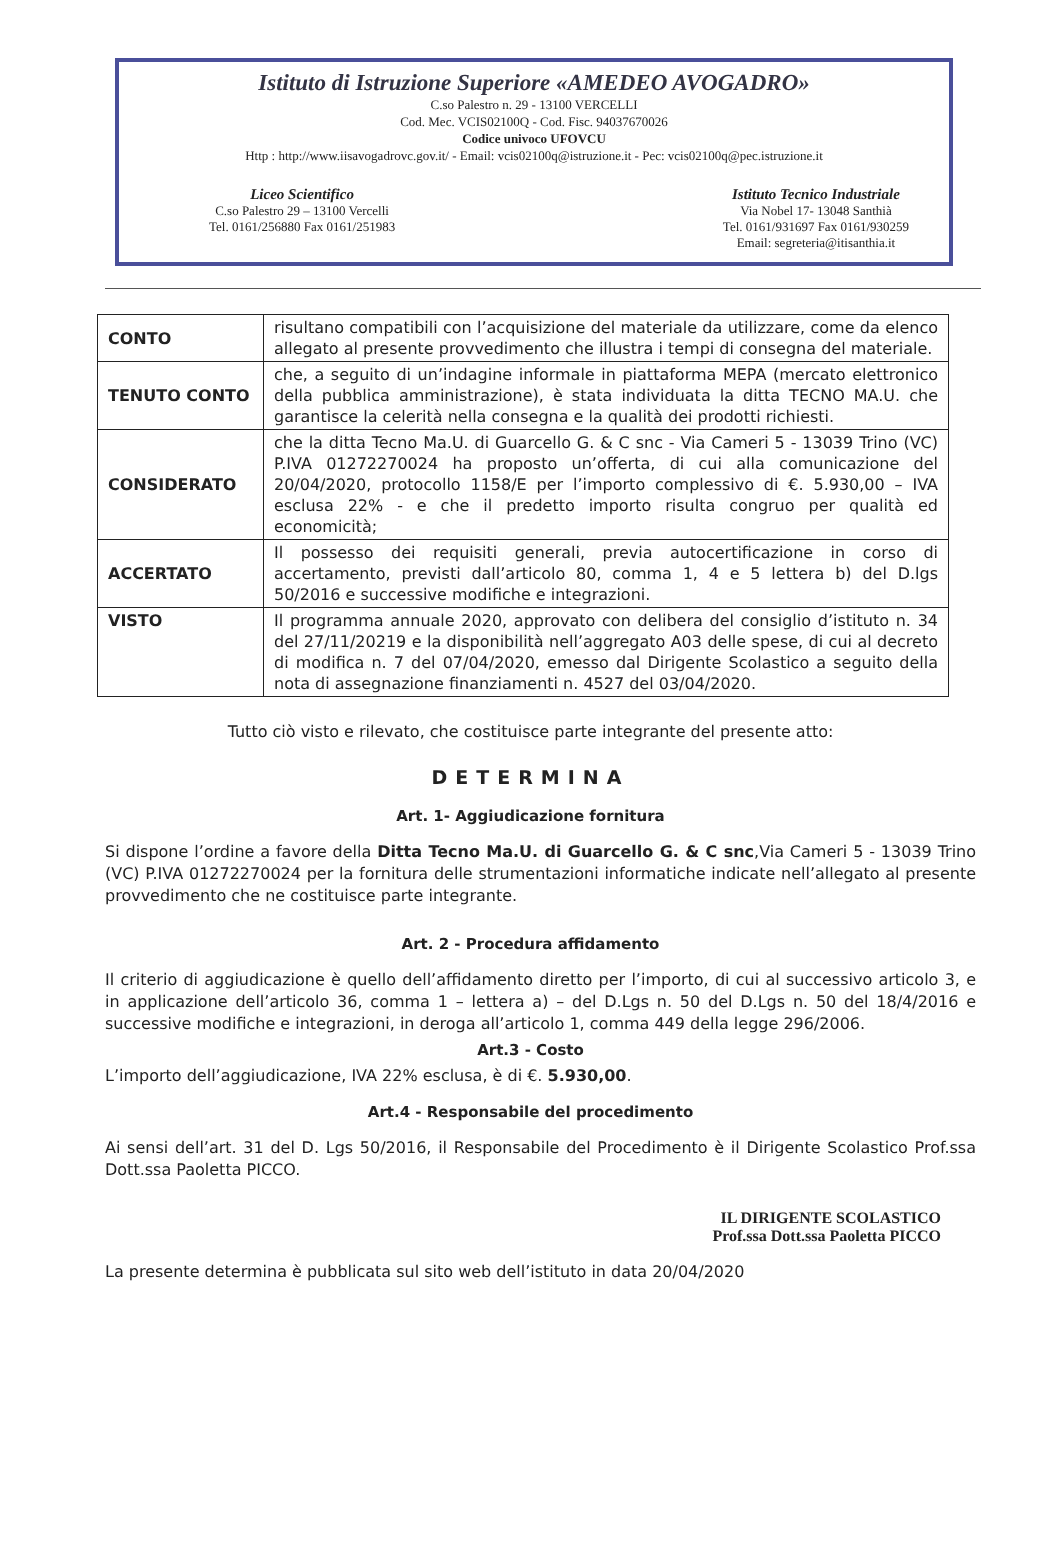Istituto di Istruzione Superiore «AMEDEO AVOGADRO»
C.so Palestro n. 29 - 13100 VERCELLI
Cod. Mec. VCIS02100Q - Cod. Fisc. 94037670026
Codice univoco UFOVCU
Http : http://www.iisavogadrovc.gov.it/ - Email: vcis02100q@istruzione.it - Pec: vcis02100q@pec.istruzione.it
Liceo Scientifico
C.so Palestro 29 – 13100 Vercelli
Tel. 0161/256880 Fax 0161/251983
Istituto Tecnico Industriale
Via Nobel 17- 13048 Santhià
Tel. 0161/931697 Fax 0161/930259
Email: segreteria@itisanthia.it
| CONTO | risultano compatibili con l’acquisizione del materiale da utilizzare, come da elenco allegato al presente provvedimento che illustra i tempi di consegna del materiale. |
| TENUTO CONTO | che, a seguito di un’indagine informale in piattaforma MEPA (mercato elettronico della pubblica amministrazione), è stata individuata la ditta TECNO MA.U. che garantisce la celerità nella consegna e la qualità dei prodotti richiesti. |
| CONSIDERATO | che la ditta Tecno Ma.U. di Guarcello G. & C snc - Via Cameri 5 - 13039 Trino (VC) P.IVA 01272270024 ha proposto un’offerta, di cui alla comunicazione del 20/04/2020, protocollo 1158/E per l’importo complessivo di €. 5.930,00 – IVA esclusa 22% - e che il predetto importo risulta congruo per qualità ed economicità; |
| ACCERTATO | Il possesso dei requisiti generali, previa autocertificazione in corso di accertamento, previsti dall’articolo 80, comma 1, 4 e 5 lettera b) del D.lgs 50/2016 e successive modifiche e integrazioni. |
| VISTO | Il programma annuale 2020, approvato con delibera del consiglio d’istituto n. 34 del 27/11/20219 e la disponibilità nell’aggregato A03 delle spese, di cui al decreto di modifica n. 7 del 07/04/2020, emesso dal Dirigente Scolastico a seguito della nota di assegnazione finanziamenti n. 4527 del 03/04/2020. |
Tutto ciò visto e rilevato, che costituisce parte integrante del presente atto:
DETERMINA
Art. 1- Aggiudicazione fornitura
Si dispone l’ordine a favore della Ditta Tecno Ma.U. di Guarcello G. & C snc,Via Cameri 5 - 13039 Trino (VC) P.IVA 01272270024 per la fornitura delle strumentazioni informatiche indicate nell’allegato al presente provvedimento che ne costituisce parte integrante.
Art. 2 - Procedura affidamento
Il criterio di aggiudicazione è quello dell’affidamento diretto per l’importo, di cui al successivo articolo 3, e in applicazione dell’articolo 36, comma 1 – lettera a) – del D.Lgs n. 50 del D.Lgs n. 50 del 18/4/2016 e successive modifiche e integrazioni, in deroga all’articolo 1, comma 449 della legge 296/2006.
Art.3 - Costo
L’importo dell’aggiudicazione, IVA 22% esclusa, è di €. 5.930,00.
Art.4 - Responsabile del procedimento
Ai sensi dell’art. 31 del D. Lgs 50/2016, il Responsabile del Procedimento è il Dirigente Scolastico Prof.ssa Dott.ssa Paoletta PICCO.
IL DIRIGENTE SCOLASTICO
Prof.ssa Dott.ssa Paoletta PICCO
La presente determina è pubblicata sul sito web dell’istituto in data 20/04/2020